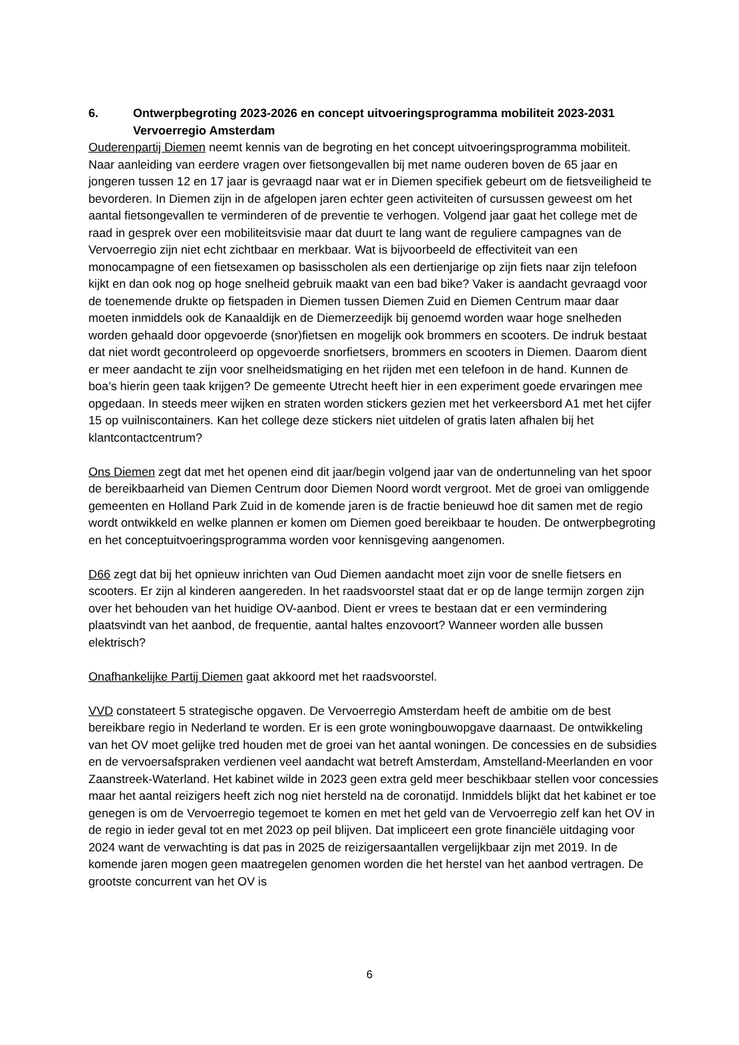6. Ontwerpbegroting 2023-2026 en concept uitvoeringsprogramma mobiliteit 2023-2031 Vervoerregio Amsterdam
Ouderenpartij Diemen neemt kennis van de begroting en het concept uitvoeringsprogramma mobiliteit. Naar aanleiding van eerdere vragen over fietsongevallen bij met name ouderen boven de 65 jaar en jongeren tussen 12 en 17 jaar is gevraagd naar wat er in Diemen specifiek gebeurt om de fietsveiligheid te bevorderen. In Diemen zijn in de afgelopen jaren echter geen activiteiten of cursussen geweest om het aantal fietsongevallen te verminderen of de preventie te verhogen. Volgend jaar gaat het college met de raad in gesprek over een mobiliteitsvisie maar dat duurt te lang want de reguliere campagnes van de Vervoerregio zijn niet echt zichtbaar en merkbaar. Wat is bijvoorbeeld de effectiviteit van een monocampagne of een fietsexamen op basisscholen als een dertienjarige op zijn fiets naar zijn telefoon kijkt en dan ook nog op hoge snelheid gebruik maakt van een bad bike? Vaker is aandacht gevraagd voor de toenemende drukte op fietspaden in Diemen tussen Diemen Zuid en Diemen Centrum maar daar moeten inmiddels ook de Kanaaldijk en de Diemerzeedijk bij genoemd worden waar hoge snelheden worden gehaald door opgevoerde (snor)fietsen en mogelijk ook brommers en scooters. De indruk bestaat dat niet wordt gecontroleerd op opgevoerde snorfietsers, brommers en scooters in Diemen. Daarom dient er meer aandacht te zijn voor snelheidsmatiging en het rijden met een telefoon in de hand. Kunnen de boa’s hierin geen taak krijgen? De gemeente Utrecht heeft hier in een experiment goede ervaringen mee opgedaan. In steeds meer wijken en straten worden stickers gezien met het verkeersbord A1 met het cijfer 15 op vuilniscontainers. Kan het college deze stickers niet uitdelen of gratis laten afhalen bij het klantcontactcentrum?
Ons Diemen zegt dat met het openen eind dit jaar/begin volgend jaar van de ondertunneling van het spoor de bereikbaarheid van Diemen Centrum door Diemen Noord wordt vergroot. Met de groei van omliggende gemeenten en Holland Park Zuid in de komende jaren is de fractie benieuwd hoe dit samen met de regio wordt ontwikkeld en welke plannen er komen om Diemen goed bereikbaar te houden. De ontwerpbegroting en het conceptuitvoeringsprogramma worden voor kennisgeving aangenomen.
D66 zegt dat bij het opnieuw inrichten van Oud Diemen aandacht moet zijn voor de snelle fietsers en scooters. Er zijn al kinderen aangereden. In het raadsvoorstel staat dat er op de lange termijn zorgen zijn over het behouden van het huidige OV-aanbod. Dient er vrees te bestaan dat er een vermindering plaatsvindt van het aanbod, de frequentie, aantal haltes enzovoort? Wanneer worden alle bussen elektrisch?
Onafhankelijke Partij Diemen gaat akkoord met het raadsvoorstel.
VVD constateert 5 strategische opgaven. De Vervoerregio Amsterdam heeft de ambitie om de best bereikbare regio in Nederland te worden. Er is een grote woningbouwopgave daarnaast. De ontwikkeling van het OV moet gelijke tred houden met de groei van het aantal woningen. De concessies en de subsidies en de vervoersafspraken verdienen veel aandacht wat betreft Amsterdam, Amstelland-Meerlanden en voor Zaanstreek-Waterland. Het kabinet wilde in 2023 geen extra geld meer beschikbaar stellen voor concessies maar het aantal reizigers heeft zich nog niet hersteld na de coronatijd. Inmiddels blijkt dat het kabinet er toe genegen is om de Vervoerregio tegemoet te komen en met het geld van de Vervoerregio zelf kan het OV in de regio in ieder geval tot en met 2023 op peil blijven. Dat impliceert een grote financiële uitdaging voor 2024 want de verwachting is dat pas in 2025 de reizigersaantallen vergelijkbaar zijn met 2019. In de komende jaren mogen geen maatregelen genomen worden die het herstel van het aanbod vertragen. De grootste concurrent van het OV is
6